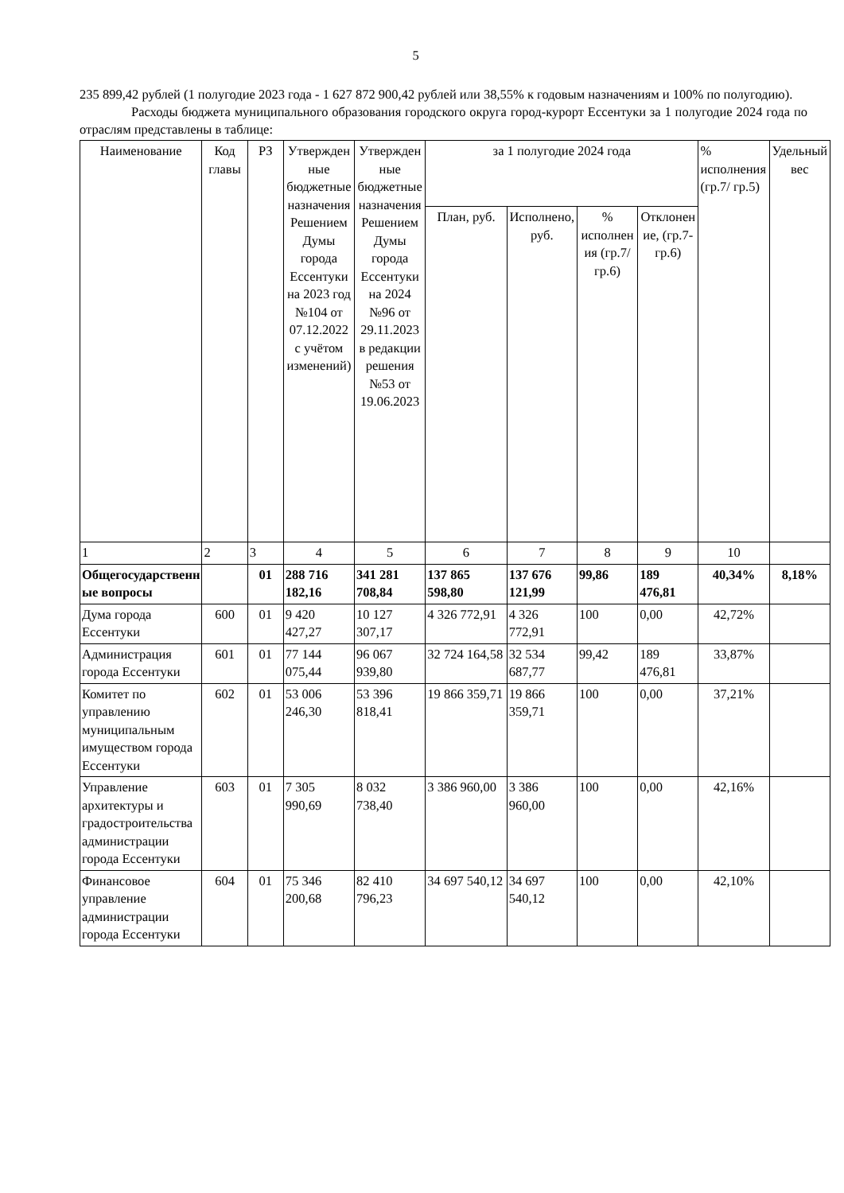5
235 899,42 рублей (1 полугодие 2023 года - 1 627 872 900,42 рублей или 38,55% к годовым назначениям и 100% по полугодию).
Расходы бюджета муниципального образования городского округа город-курорт Ессентуки за 1 полугодие 2024 года по отраслям представлены в таблице:
| Наименование | Код главы | РЗ | Утвержденные бюджетные назначения Решением Думы города Ессентуки на 2023 год №104 от 07.12.2022 с учётом изменений) | Утвержденные бюджетные назначения Решением Думы города Ессентуки на 2024 №96 от 29.11.2023 в редакции решения №53 от 19.06.2023 | за 1 полугодие 2024 года | | | | % исполнения (гр.7/ гр.5) | Удельный вес |
| --- | --- | --- | --- | --- | --- | --- | --- | --- | --- | --- |
| | | | | | План, руб. | Исполнено, руб. | % исполнения (гр.7/ гр.6) | Отклонение, (гр.7-гр.6) | | |
| 1 | 2 | 3 | 4 | 5 | 6 | 7 | 8 | 9 | 10 | |
| Общегосударственные вопросы | | 01 | 288 716 182,16 | 341 281 708,84 | 137 865 598,80 | 137 676 121,99 | 99,86 | 189 476,81 | 40,34% | 8,18% |
| Дума города Ессентуки | 600 | 01 | 9 420 427,27 | 10 127 307,17 | 4 326 772,91 | 4 326 772,91 | 100 | 0,00 | 42,72% | |
| Администрация города Ессентуки | 601 | 01 | 77 144 075,44 | 96 067 939,80 | 32 724 164,58 | 32 534 687,77 | 99,42 | 189 476,81 | 33,87% | |
| Комитет по управлению муниципальным имуществом города Ессентуки | 602 | 01 | 53 006 246,30 | 53 396 818,41 | 19 866 359,71 | 19 866 359,71 | 100 | 0,00 | 37,21% | |
| Управление архитектуры и градостроительства администрации города Ессентуки | 603 | 01 | 7 305 990,69 | 8 032 738,40 | 3 386 960,00 | 3 386 960,00 | 100 | 0,00 | 42,16% | |
| Финансовое управление администрации города Ессентуки | 604 | 01 | 75 346 200,68 | 82 410 796,23 | 34 697 540,12 | 34 697 540,12 | 100 | 0,00 | 42,10% | |